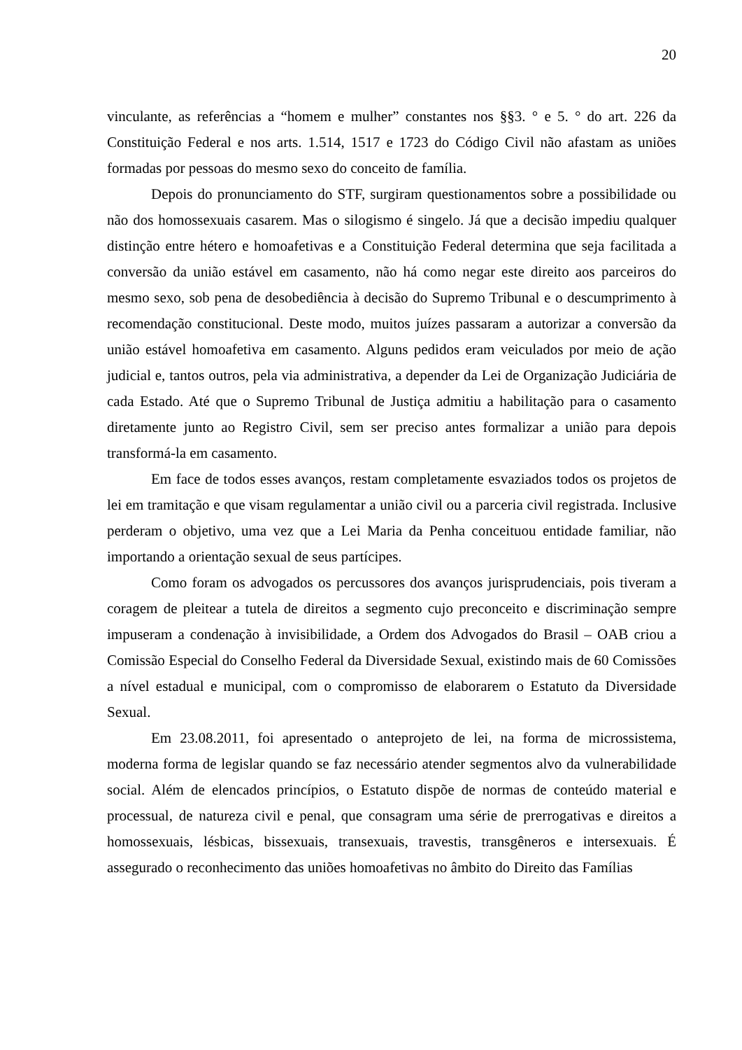20
vinculante, as referências a “homem e mulher” constantes nos §§3. ° e 5. ° do art. 226 da Constituição Federal e nos arts. 1.514, 1517 e 1723 do Código Civil não afastam as uniões formadas por pessoas do mesmo sexo do conceito de família.
Depois do pronunciamento do STF, surgiram questionamentos sobre a possibilidade ou não dos homossexuais casarem. Mas o silogismo é singelo. Já que a decisão impediu qualquer distinção entre hétero e homoafetivas e a Constituição Federal determina que seja facilitada a conversão da união estável em casamento, não há como negar este direito aos parceiros do mesmo sexo, sob pena de desobediência à decisão do Supremo Tribunal e o descumprimento à recomendação constitucional. Deste modo, muitos juízes passaram a autorizar a conversão da união estável homoafetiva em casamento. Alguns pedidos eram veiculados por meio de ação judicial e, tantos outros, pela via administrativa, a depender da Lei de Organização Judiciária de cada Estado. Até que o Supremo Tribunal de Justiça admitiu a habilitação para o casamento diretamente junto ao Registro Civil, sem ser preciso antes formalizar a união para depois transformá-la em casamento.
Em face de todos esses avanços, restam completamente esvaziados todos os projetos de lei em tramitação e que visam regulamentar a união civil ou a parceria civil registrada. Inclusive perderam o objetivo, uma vez que a Lei Maria da Penha conceituou entidade familiar, não importando a orientação sexual de seus partícipes.
Como foram os advogados os percussores dos avanços jurisprudenciais, pois tiveram a coragem de pleitear a tutela de direitos a segmento cujo preconceito e discriminação sempre impuseram a condenação à invisibilidade, a Ordem dos Advogados do Brasil – OAB criou a Comissão Especial do Conselho Federal da Diversidade Sexual, existindo mais de 60 Comissões a nível estadual e municipal, com o compromisso de elaborarem o Estatuto da Diversidade Sexual.
Em 23.08.2011, foi apresentado o anteprojeto de lei, na forma de microssistema, moderna forma de legislar quando se faz necessário atender segmentos alvo da vulnerabilidade social. Além de elencados princípios, o Estatuto dispõe de normas de conteúdo material e processual, de natureza civil e penal, que consagram uma série de prerrogativas e direitos a homossexuais, lésbicas, bissexuais, transexuais, travestis, transgêneros e intersexuais. É assegurado o reconhecimento das uniões homoafetivas no âmbito do Direito das Famílias